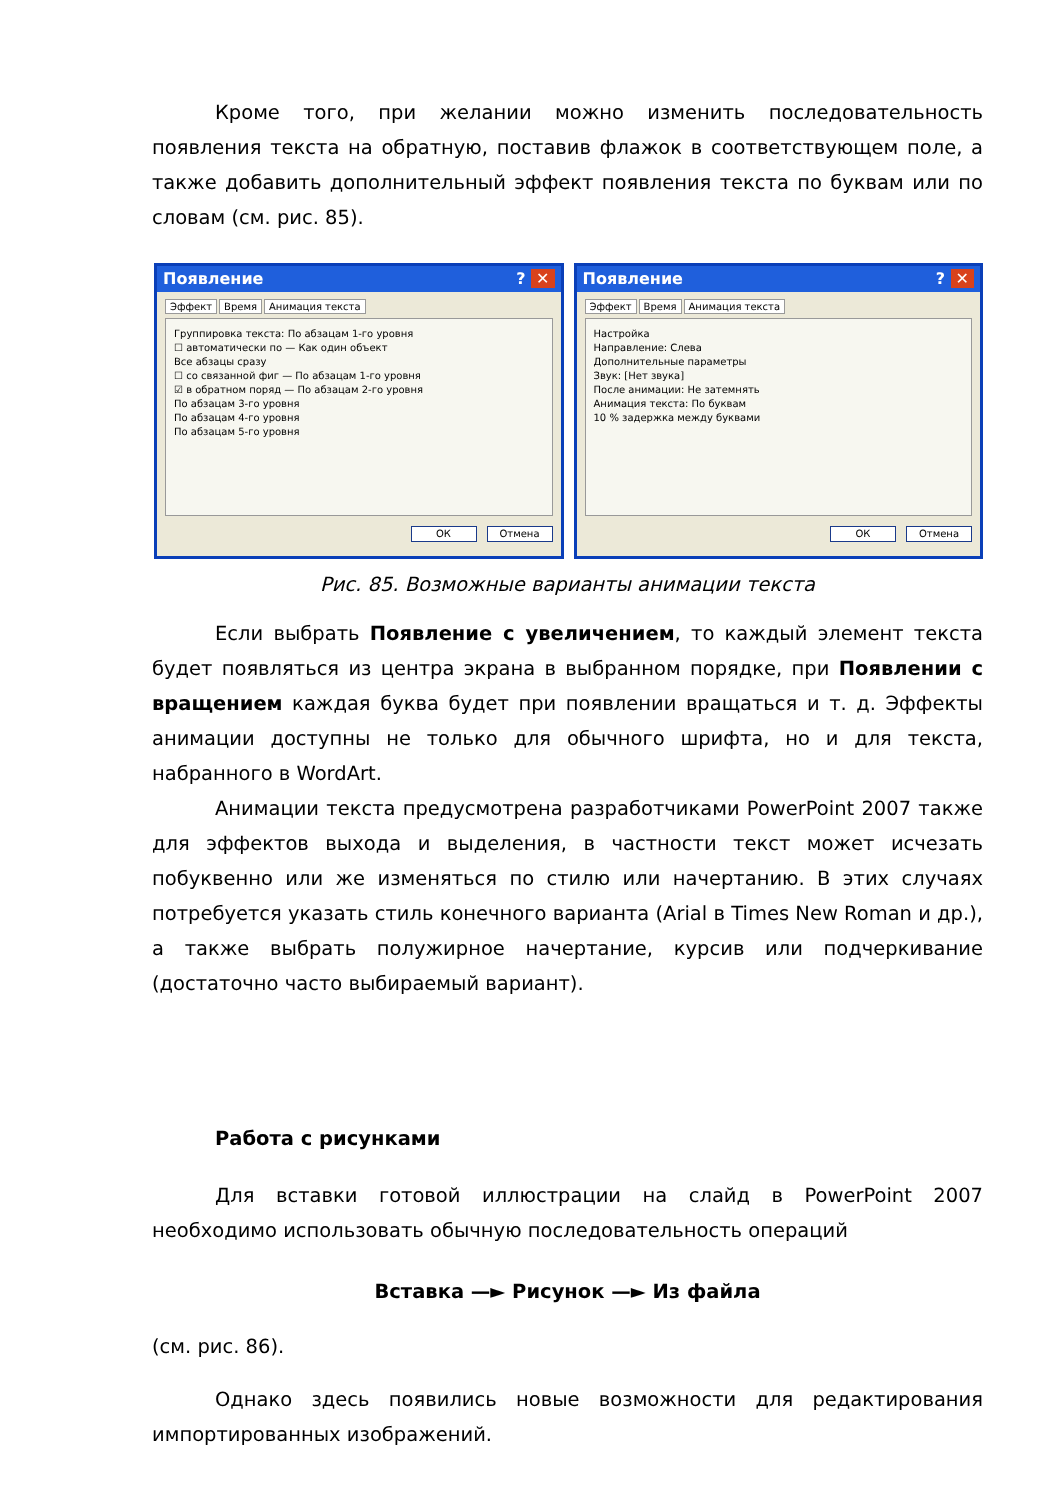Кроме того, при желании можно изменить последовательность появления текста на обратную, поставив флажок в соответствующем поле, а также добавить дополнительный эффект появления текста по буквам или по словам (см. рис. 85).
Появление? ✕
Эффект Время Анимация текста
Группировка текста: По абзацам 1-го уровня
☐ автоматически по — Как один объект
Все абзацы сразу
☐ со связанной фиг — По абзацам 1-го уровня
☑ в обратном поряд — По абзацам 2-го уровня
По абзацам 3-го уровня
По абзацам 4-го уровня
По абзацам 5-го уровня
ОК Отмена
Появление? ✕
Эффект Время Анимация текста
Настройка
Направление: Слева
Дополнительные параметры
Звук: [Нет звука]
После анимации: Не затемнять
Анимация текста: По буквам
10 % задержка между буквами
ОК Отмена
Рис. 85. Возможные варианты анимации текста
Если выбрать Появление с увеличением, то каждый элемент текста будет появляться из центра экрана в выбранном порядке, при Появлении с вращением каждая буква будет при появлении вращаться и т. д. Эффекты анимации доступны не только для обычного шрифта, но и для текста, набранного в WordArt.
Анимации текста предусмотрена разработчиками PowerPoint 2007 также для эффектов выхода и выделения, в частности текст может исчезать побуквенно или же изменяться по стилю или начертанию. В этих случаях потребуется указать стиль конечного варианта (Arial в Times New Roman и др.), а также выбрать полужирное начертание, курсив или подчеркивание (достаточно часто выбираемый вариант).
Работа с рисунками
Для вставки готовой иллюстрации на слайд в PowerPoint 2007 необходимо использовать обычную последовательность операций
Вставка —► Рисунок —► Из файла
(см. рис. 86).
Однако здесь появились новые возможности для редактирования импортированных изображений.